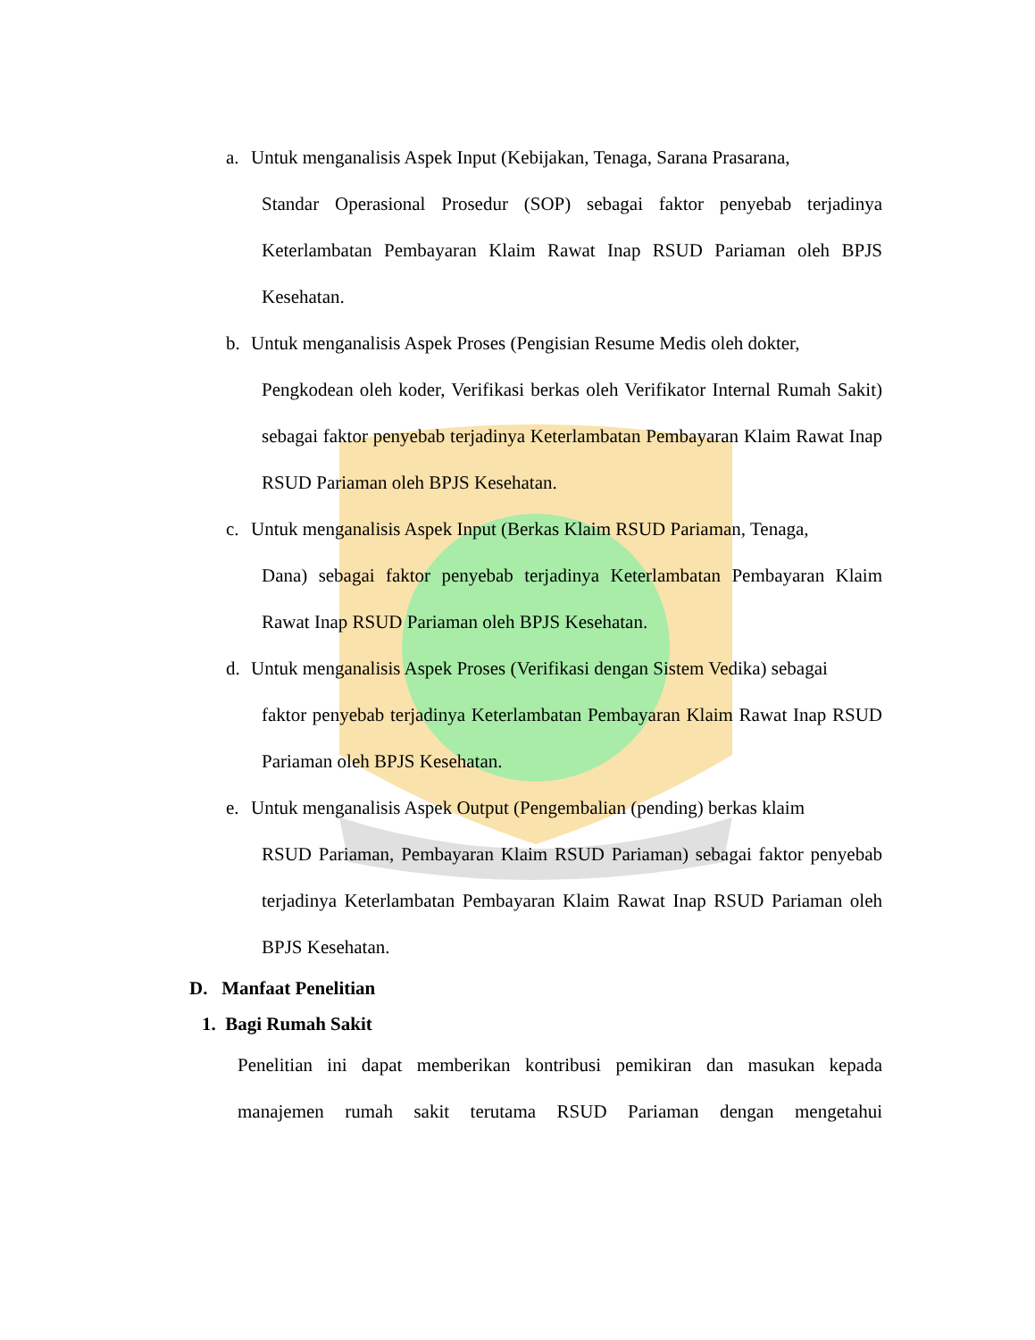a. Untuk menganalisis Aspek Input (Kebijakan, Tenaga, Sarana Prasarana,
Standar Operasional Prosedur (SOP) sebagai faktor penyebab terjadinya Keterlambatan Pembayaran Klaim Rawat Inap RSUD Pariaman oleh BPJS Kesehatan.
b. Untuk menganalisis Aspek Proses (Pengisian Resume Medis oleh dokter,
Pengkodean oleh koder, Verifikasi berkas oleh Verifikator Internal Rumah Sakit) sebagai faktor penyebab terjadinya Keterlambatan Pembayaran Klaim Rawat Inap RSUD Pariaman oleh BPJS Kesehatan.
c. Untuk menganalisis Aspek Input (Berkas Klaim RSUD Pariaman, Tenaga,
Dana) sebagai faktor penyebab terjadinya Keterlambatan Pembayaran Klaim Rawat Inap RSUD Pariaman oleh BPJS Kesehatan.
d. Untuk menganalisis Aspek Proses (Verifikasi dengan Sistem Vedika) sebagai
faktor penyebab terjadinya Keterlambatan Pembayaran Klaim Rawat Inap RSUD Pariaman oleh BPJS Kesehatan.
e. Untuk menganalisis Aspek Output (Pengembalian (pending) berkas klaim
RSUD Pariaman, Pembayaran Klaim RSUD Pariaman) sebagai faktor penyebab terjadinya Keterlambatan Pembayaran Klaim Rawat Inap RSUD Pariaman oleh BPJS Kesehatan.
D. Manfaat Penelitian
1. Bagi Rumah Sakit
Penelitian ini dapat memberikan kontribusi pemikiran dan masukan kepada manajemen rumah sakit terutama RSUD Pariaman dengan mengetahui